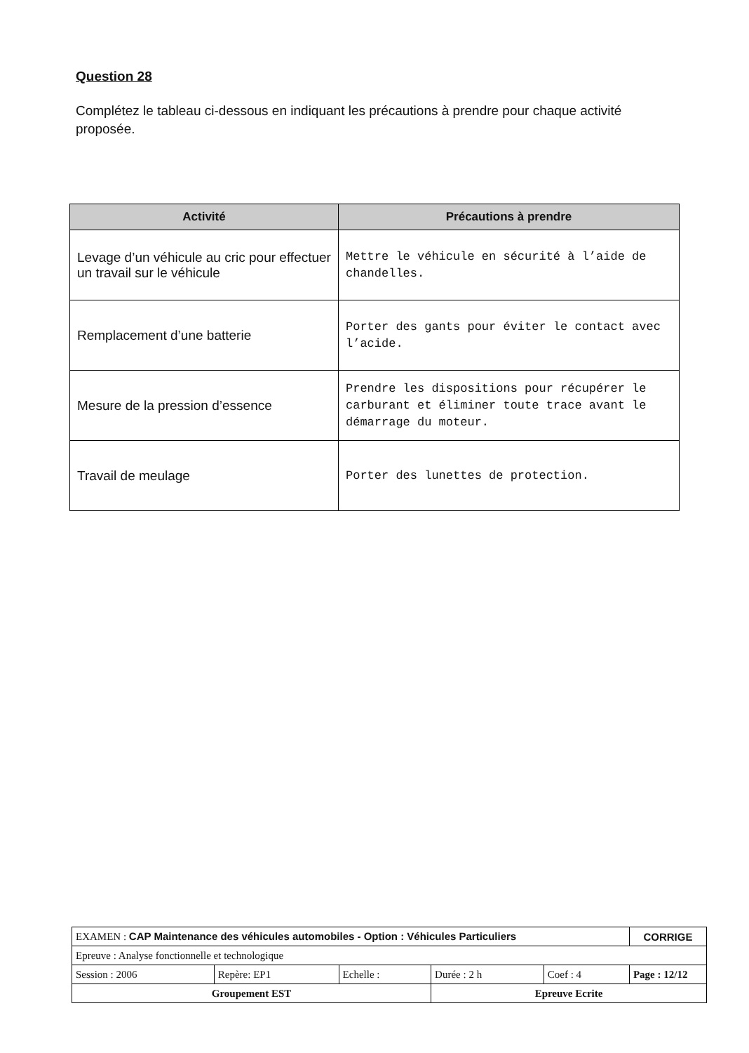Question 28
Complétez le tableau ci-dessous en indiquant les précautions à prendre pour chaque activité proposée.
| Activité | Précautions à prendre |
| --- | --- |
| Levage d’un véhicule au cric pour effectuer un travail sur le véhicule | Mettre le véhicule en sécurité à l’aide de chandelles. |
| Remplacement d’une batterie | Porter des gants pour éviter le contact avec l’acide. |
| Mesure de la pression d’essence | Prendre les dispositions pour récupérer le carburant et éliminer toute trace avant le démarrage du moteur. |
| Travail de meulage | Porter des lunettes de protection. |
| EXAMEN : CAP Maintenance des véhicules automobiles - Option : Véhicules Particuliers | | | | | CORRIGE |
| Epreuve : Analyse fonctionnelle et technologique | | | | | |
| Session : 2006 | Repère: EP1 | Echelle : | Durée : 2 h | Coef : 4 | Page : 12/12 |
| Groupement EST | | | Epreuve Ecrite | | |